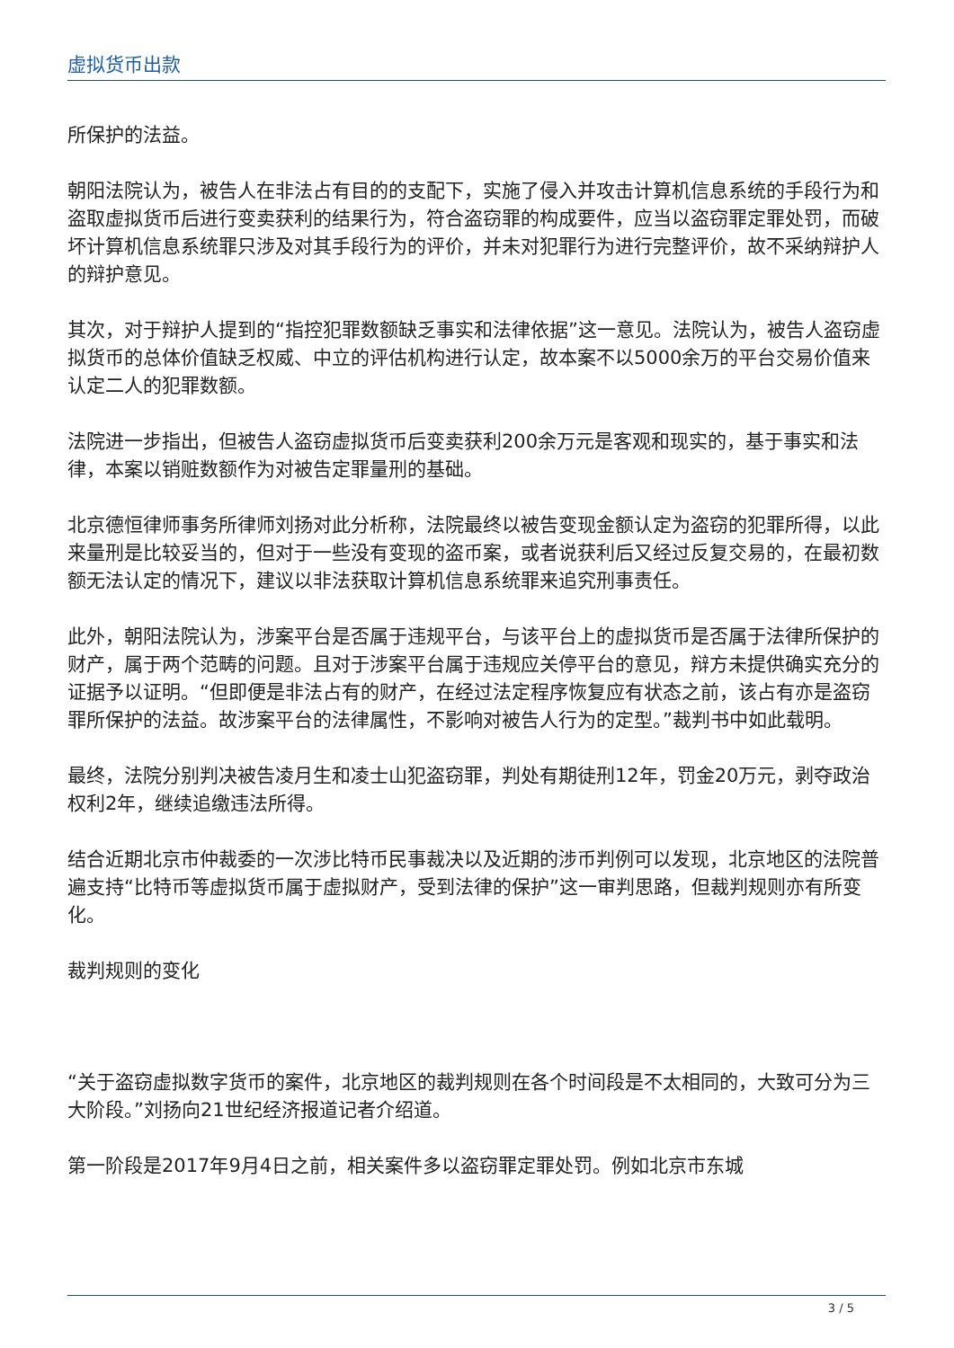虚拟货币出款
所保护的法益。
朝阳法院认为，被告人在非法占有目的的支配下，实施了侵入并攻击计算机信息系统的手段行为和盗取虚拟货币后进行变卖获利的结果行为，符合盗窃罪的构成要件，应当以盗窃罪定罪处罚，而破坏计算机信息系统罪只涉及对其手段行为的评价，并未对犯罪行为进行完整评价，故不采纳辩护人的辩护意见。
其次，对于辩护人提到的“指控犯罪数额缺乏事实和法律依据”这一意见。法院认为，被告人盗窃虚拟货币的总体价值缺乏权威、中立的评估机构进行认定，故本案不以5000余万的平台交易价值来认定二人的犯罪数额。
法院进一步指出，但被告人盗窃虚拟货币后变卖获利200余万元是客观和现实的，基于事实和法律，本案以销赃数额作为对被告定罪量刑的基础。
北京德恒律师事务所律师刘扬对此分析称，法院最终以被告变现金额认定为盗窃的犯罪所得，以此来量刑是比较妥当的，但对于一些没有变现的盗币案，或者说获利后又经过反复交易的，在最初数额无法认定的情况下，建议以非法获取计算机信息系统罪来追究刑事责任。
此外，朝阳法院认为，涉案平台是否属于违规平台，与该平台上的虚拟货币是否属于法律所保护的财产，属于两个范畴的问题。且对于涉案平台属于违规应关停平台的意见，辩方未提供确实充分的证据予以证明。“但即便是非法占有的财产，在经过法定程序恢复应有状态之前，该占有亦是盗窃罪所保护的法益。故涉案平台的法律属性，不影响对被告人行为的定型。”裁判书中如此载明。
最终，法院分别判决被告凌月生和凌士山犯盗窃罪，判处有期徒刑12年，罚金20万元，剥夺政治权利2年，继续追缴违法所得。
结合近期北京市仲裁委的一次涉比特币民事裁决以及近期的涉币判例可以发现，北京地区的法院普遍支持“比特币等虚拟货币属于虚拟财产，受到法律的保护”这一审判思路，但裁判规则亦有所变化。
裁判规则的变化
“关于盗窃虚拟数字货币的案件，北京地区的裁判规则在各个时间段是不太相同的，大致可分为三大阶段。”刘扬向21世纪经济报道记者介绍道。
第一阶段是2017年9月4日之前，相关案件多以盗窃罪定罪处罚。例如北京市东城
3 / 5